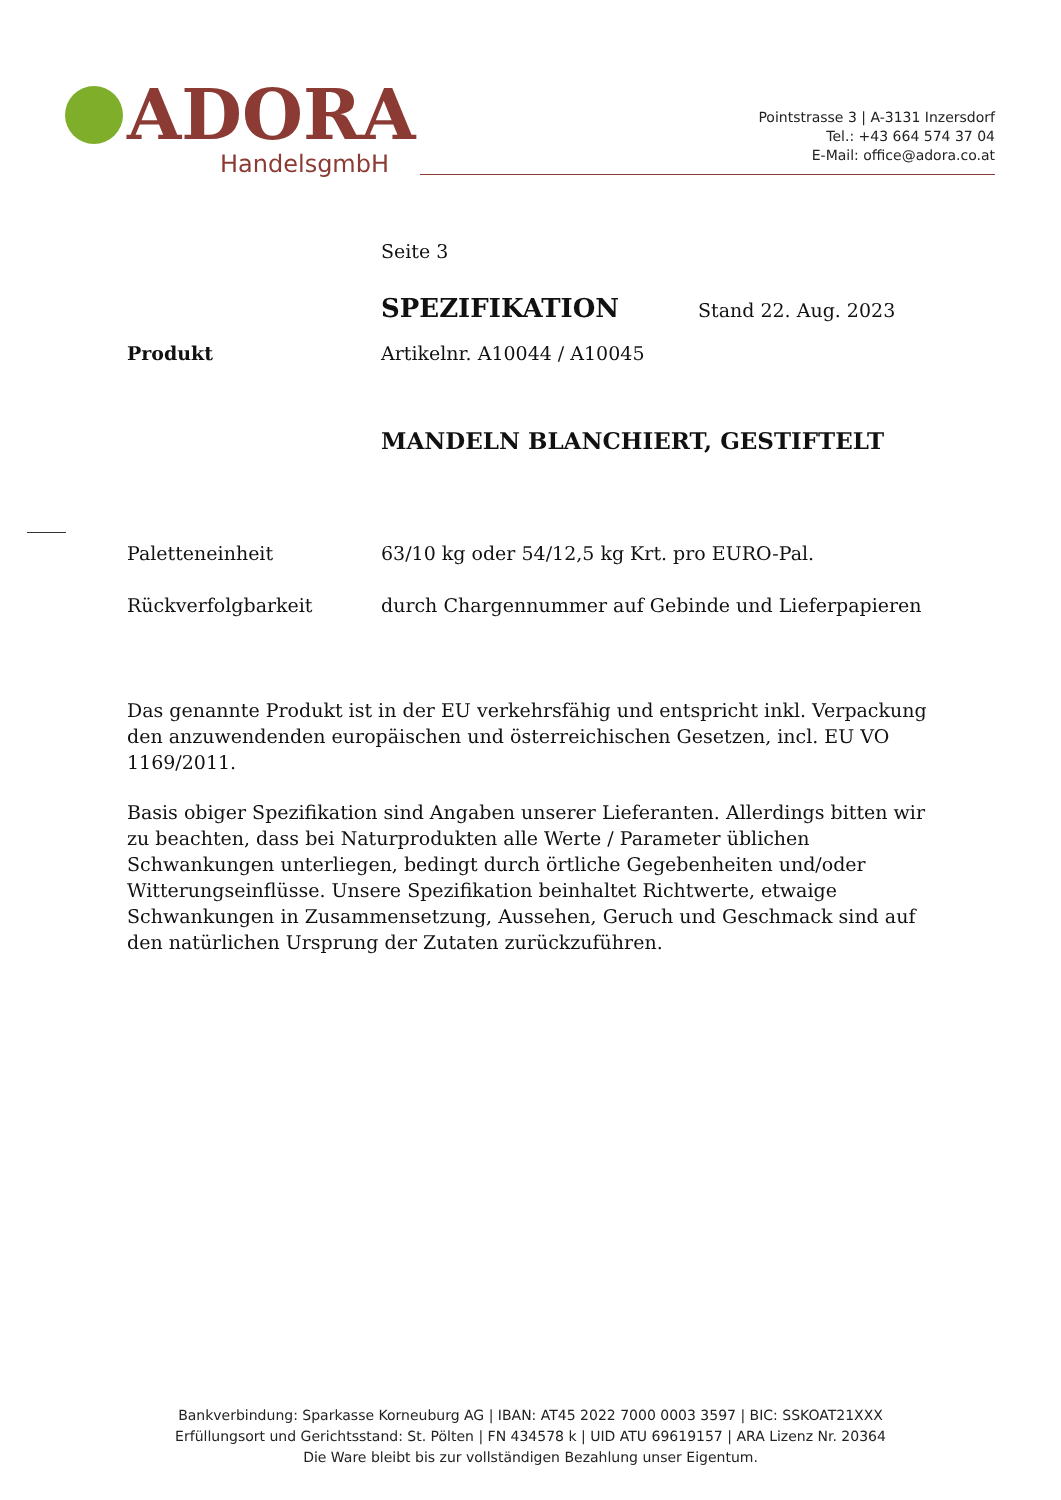ADORA
HandelsgmbH
Pointstrasse 3 | A-3131 Inzersdorf
Tel.: +43 664 574 37 04
E-Mail: office@adora.co.at
Seite 3
SPEZIFIKATION
Stand 22. Aug. 2023
Produkt Artikelnr. A10044 / A10045
MANDELN BLANCHIERT, GESTIFTELT
Paletteneinheit 63/10 kg oder 54/12,5 kg Krt. pro EURO-Pal.
Rückverfolgbarkeit durch Chargennummer auf Gebinde und Lieferpapieren
Das genannte Produkt ist in der EU verkehrsfähig und entspricht inkl. Verpackung den anzuwendenden europäischen und österreichischen Gesetzen, incl. EU VO 1169/2011.
Basis obiger Spezifikation sind Angaben unserer Lieferanten. Allerdings bitten wir zu beachten, dass bei Naturprodukten alle Werte / Parameter üblichen Schwankungen unterliegen, bedingt durch örtliche Gegebenheiten und/oder Witterungseinflüsse. Unsere Spezifikation beinhaltet Richtwerte, etwaige Schwankungen in Zusammensetzung, Aussehen, Geruch und Geschmack sind auf den natürlichen Ursprung der Zutaten zurückzuführen.
Bankverbindung: Sparkasse Korneuburg AG | IBAN: AT45 2022 7000 0003 3597 | BIC: SSKOAT21XXX
Erfüllungsort und Gerichtsstand: St. Pölten | FN 434578 k | UID ATU 69619157 | ARA Lizenz Nr. 20364
Die Ware bleibt bis zur vollständigen Bezahlung unser Eigentum.